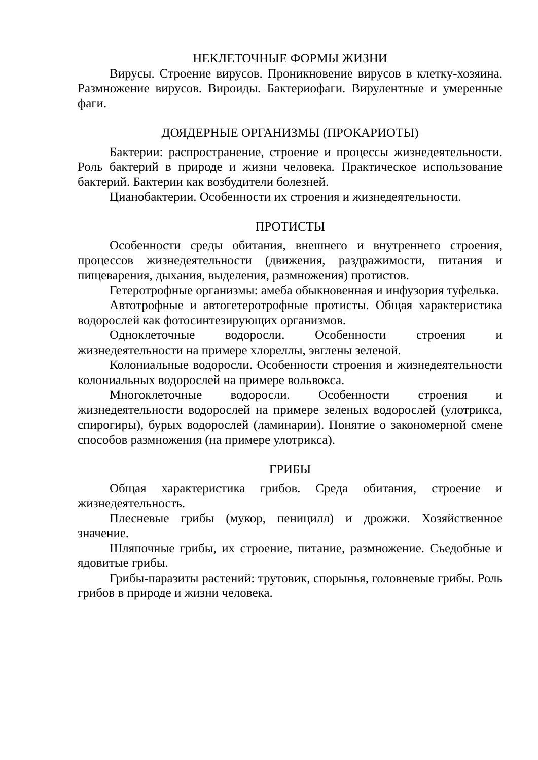НЕКЛЕТОЧНЫЕ ФОРМЫ ЖИЗНИ
Вирусы. Строение вирусов. Проникновение вирусов в клетку-хозяина. Размножение вирусов. Вироиды. Бактериофаги. Вирулентные и умеренные фаги.
ДОЯДЕРНЫЕ ОРГАНИЗМЫ (ПРОКАРИОТЫ)
Бактерии: распространение, строение и процессы жизнедеятельности. Роль бактерий в природе и жизни человека. Практическое использование бактерий. Бактерии как возбудители болезней.
Цианобактерии. Особенности их строения и жизнедеятельности.
ПРОТИСТЫ
Особенности среды обитания, внешнего и внутреннего строения, процессов жизнедеятельности (движения, раздражимости, питания и пищеварения, дыхания, выделения, размножения) протистов.
Гетеротрофные организмы: амеба обыкновенная и инфузория туфелька.
Автотрофные и автогетеротрофные протисты. Общая характеристика водорослей как фотосинтезирующих организмов.
Одноклеточные водоросли. Особенности строения и жизнедеятельности на примере хлореллы, эвглены зеленой.
Колониальные водоросли. Особенности строения и жизнедеятельности колониальных водорослей на примере вольвокса.
Многоклеточные водоросли. Особенности строения и жизнедеятельности водорослей на примере зеленых водорослей (улотрикса, спирогиры), бурых водорослей (ламинарии). Понятие о закономерной смене способов размножения (на примере улотрикса).
ГРИБЫ
Общая характеристика грибов. Среда обитания, строение и жизнедеятельность.
Плесневые грибы (мукор, пеницилл) и дрожжи. Хозяйственное значение.
Шляпочные грибы, их строение, питание, размножение. Съедобные и ядовитые грибы.
Грибы-паразиты растений: трутовик, спорынья, головневые грибы. Роль грибов в природе и жизни человека.